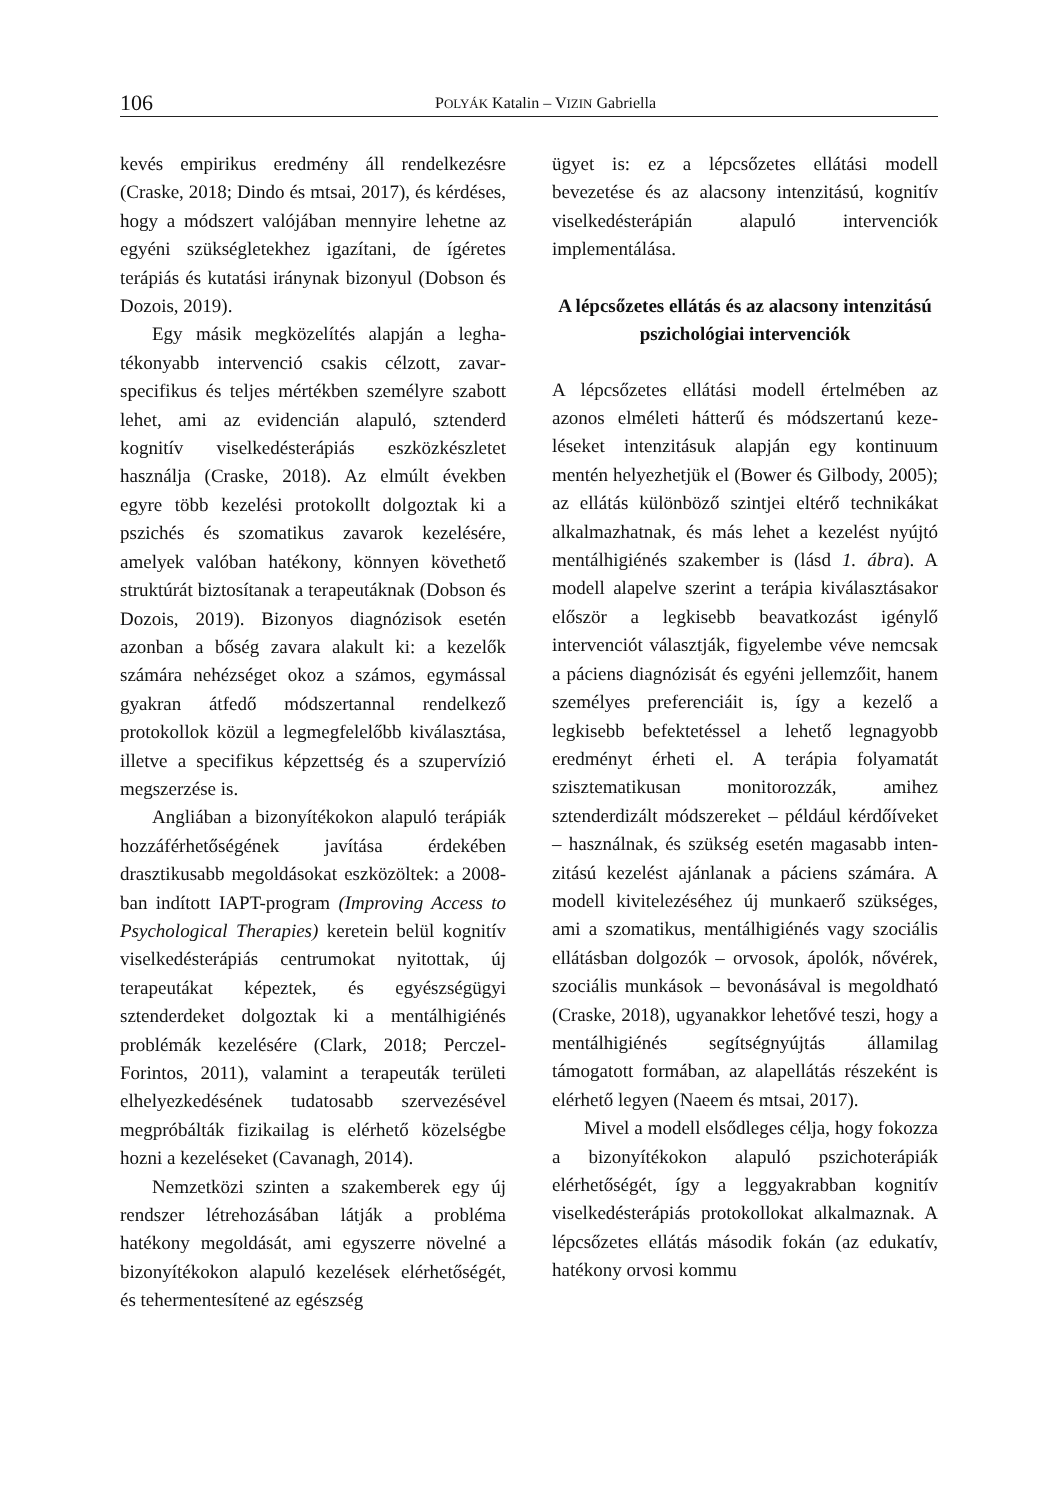106
POLYÁK Katalin – VIZIN Gabriella
kevés empirikus eredmény áll rendelkezés­re (Craske, 2018; Dindo és mtsai, 2017), és kérdéses, hogy a módszert valójában mennyi­re lehetne az egyéni szükségletekhez igazí­tani, de ígéretes terápiás és kutatási irány­nak bizonyul (Dobson és Dozois, 2019).
Egy másik megközelítés alapján a legha­tékonyabb intervenció csakis célzott, zavar­specifikus és teljes mértékben személyre szabott lehet, ami az evidencián alapuló, szten­derd kognitív viselkedésterápiás eszközkész­letet használja (Craske, 2018). Az elmúlt évek­ben egyre több kezelési protokollt dolgoztak ki a pszichés és szomatikus zavarok kezelé­sére, amelyek valóban hatékony, könnyen követhető struktúrát biztosítanak a terapeu­táknak (Dobson és Dozois, 2019). Bizonyos diagnózisok esetén azonban a bőség zavara alakult ki: a kezelők számára nehézséget okoz a számos, egymással gyakran átfedő módszer­tannal rendelkező protokollok közül a legmeg­felelőbb kiválasztása, illetve a specifikus képzettség és a szupervízió megszerzése is.
Angliában a bizonyítékokon alapuló terá­piák hozzáférhetőségének javítása érdeké­ben drasztikusabb megoldásokat eszközöl­tek: a 2008-ban indított IAPT-program (Improving Access to Psychological Thera­pies) keretein belül kognitív viselkedésterá­piás centrumokat nyitottak, új terapeutákat képeztek, és egyészségügyi sztenderdeket dolgoztak ki a mentálhigiénés problémák kezelésére (Clark, 2018; Perczel-Forintos, 2011), valamint a terapeuták területi elhe­lyezkedésének tudatosabb szervezésével megpróbálták fizikailag is elérhető közelség­be hozni a kezeléseket (Cavanagh, 2014).
Nemzetközi szinten a szakemberek egy új rendszer létrehozásában látják a probléma hatékony megoldását, ami egyszerre növel­né a bizonyítékokon alapuló kezelések elér­hetőségét, és tehermentesítené az egészség­
ügyet is: ez a lépcsőzetes ellátási modell bevezetése és az alacsony intenzitású, kogni­tív viselkedésterápián alapuló intervenciók implementálása.
A lépcsőzetes ellátás és az alacsony intenzitású pszichológiai intervenciók
A lépcsőzetes ellátási modell értelmében az azonos elméleti hátterű és módszertanú keze­léseket intenzitásuk alapján egy kontinuum mentén helyezhetjük el (Bower és Gilbody, 2005); az ellátás különböző szintjei eltérő technikákat alkalmazhatnak, és más lehet a kezelést nyújtó mentálhigiénés szakember is (lásd 1. ábra). A modell alapelve szerint a terápia kiválasztásakor először a legkisebb beavatkozást igénylő intervenciót választják, figyelembe véve nemcsak a páciens diagnó­zisát és egyéni jellemzőit, hanem személyes preferenciáit is, így a kezelő a legkisebb befektetéssel a lehető legnagyobb eredményt érheti el. A terápia folyamatát szisztemati­kusan monitorozzák, amihez sztenderdizált módszereket – például kérdőíveket – hasz­nálnak, és szükség esetén magasabb inten­zitású kezelést ajánlanak a páciens számára. A modell kivitelezéséhez új munkaerő szük­séges, ami a szomatikus, mentálhigiénés vagy szociális ellátásban dolgozók – orvo­sok, ápolók, nővérek, szociális munkások – bevonásával is megoldható (Craske, 2018), ugyanakkor lehetővé teszi, hogy a mentálhi­giénés segítségnyújtás államilag támogatott formában, az alapellátás részeként is elérhe­tő legyen (Naeem és mtsai, 2017).
Mivel a modell elsődleges célja, hogy fokozza a bizonyítékokon alapuló pszicho­terápiák elérhetőségét, így a leggyakrabban kognitív viselkedésterápiás protokollokat alkalmaznak. A lépcsőzetes ellátás második fokán (az edukatív, hatékony orvosi kommu­